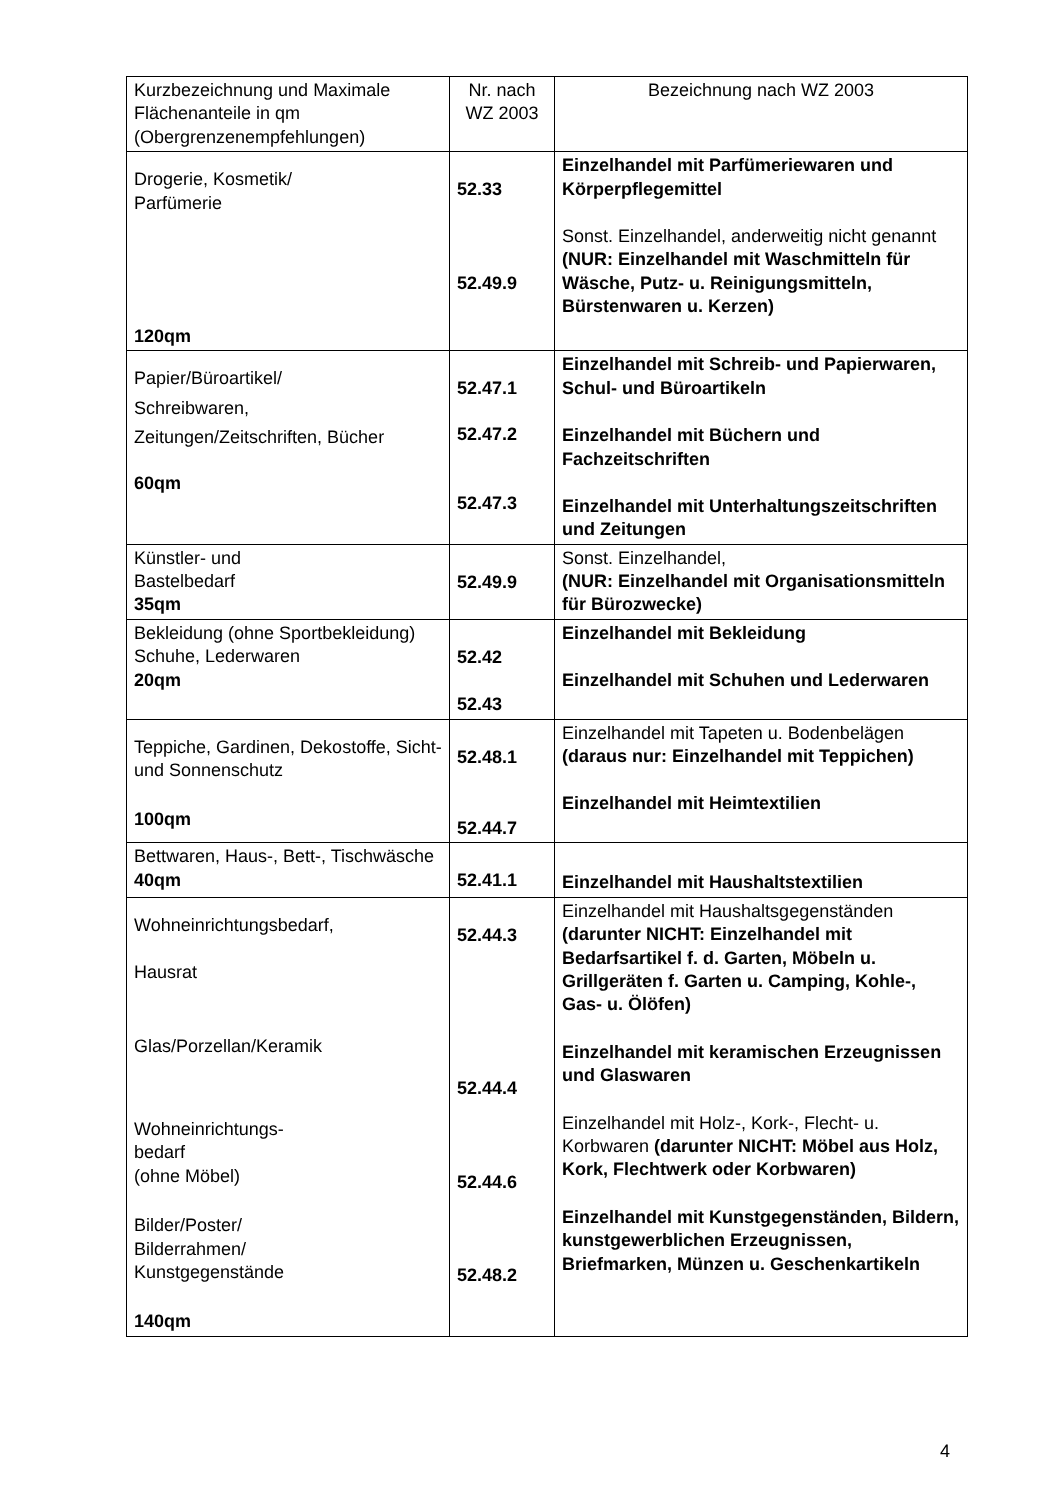| Kurzbezeichnung und Maximale Flächenanteile in qm (Obergrenzenempfehlungen) | Nr. nach WZ 2003 | Bezeichnung nach WZ 2003 |
| Drogerie, Kosmetik/ Parfümerie 120qm | 52.33 52.49.9 | Einzelhandel mit Parfümeriewaren und Körperpflegemittel Sonst. Einzelhandel, anderweitig nicht genannt (NUR: Einzelhandel mit Waschmitteln für Wäsche, Putz- u. Reinigungsmitteln, Bürstenwaren u. Kerzen) |
| Papier/Büroartikel/ Schreibwaren, Zeitungen/Zeitschriften, Bücher 60qm | 52.47.1 52.47.2 52.47.3 | Einzelhandel mit Schreib- und Papierwaren, Schul- und Büroartikeln Einzelhandel mit Büchern und Fachzeitschriften Einzelhandel mit Unterhaltungszeitschriften und Zeitungen |
| Künstler- und Bastelbedarf 35qm | 52.49.9 | Sonst. Einzelhandel, (NUR: Einzelhandel mit Organisationsmitteln für Bürozwecke) |
| Bekleidung (ohne Sportbekleidung) Schuhe, Lederwaren 20qm | 52.42 52.43 | Einzelhandel mit Bekleidung Einzelhandel mit Schuhen und Lederwaren |
| Teppiche, Gardinen, Dekostoffe, Sicht- und Sonnenschutz 100qm | 52.48.1 52.44.7 | Einzelhandel mit Tapeten u. Bodenbelägen (daraus nur: Einzelhandel mit Teppichen) Einzelhandel mit Heimtextilien |
| Bettwaren, Haus-, Bett-, Tischwäsche 40qm | 52.41.1 | Einzelhandel mit Haushaltstextilien |
| Wohneinrichtungsbedarf, Hausrat Glas/Porzellan/Keramik Wohneinrichtungs- bedarf (ohne Möbel) Bilder/Poster/ Bilderrahmen/ Kunstgegenstände 140qm | 52.44.3 52.44.4 52.44.6 52.48.2 | Einzelhandel mit Haushaltsgegenständen (darunter NICHT: Einzelhandel mit Bedarfsartikel f. d. Garten, Möbeln u. Grillgeräten f. Garten u. Camping, Kohle-, Gas- u. Ölöfen) Einzelhandel mit keramischen Erzeugnissen und Glaswaren Einzelhandel mit Holz-, Kork-, Flecht- u. Korbwaren (darunter NICHT: Möbel aus Holz, Kork, Flechtwerk oder Korbwaren) Einzelhandel mit Kunstgegenständen, Bildern, kunstgewerblichen Erzeugnissen, Briefmarken, Münzen u. Geschenkartikeln |
4